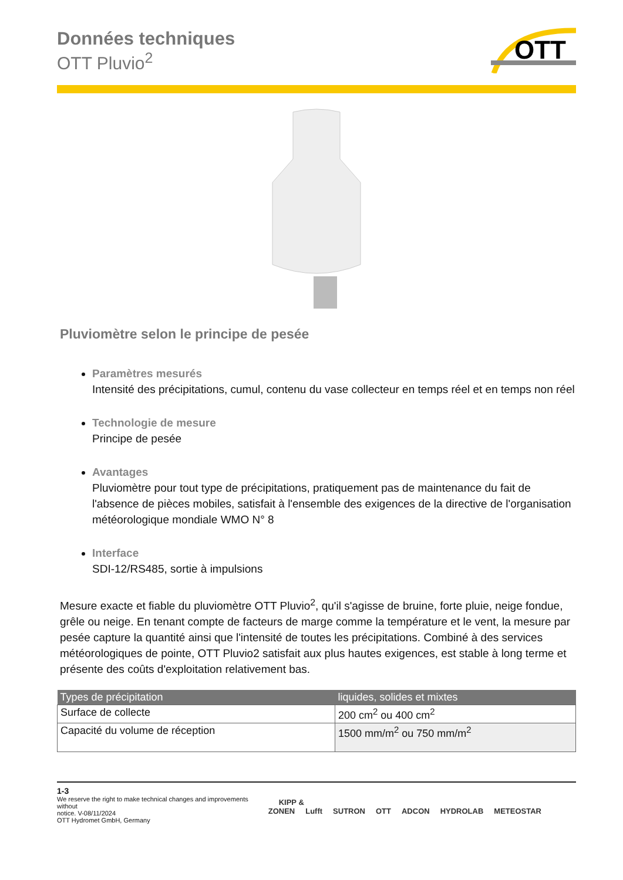OTT
Données techniques
OTT Pluvio<sup>2</sup>
Pluviomètre selon le principe de pesée
Paramètres mesurés
Intensité des précipitations, cumul, contenu du vase collecteur en temps réel et en temps non réel
Technologie de mesure
Principe de pesée
Avantages
Pluviomètre pour tout type de précipitations, pratiquement pas de maintenance du fait de l'absence de pièces mobiles, satisfait à l'ensemble des exigences de la directive de l'organisation météorologique mondiale WMO N° 8
Interface
SDI-12/RS485, sortie à impulsions
Mesure exacte et fiable du pluviomètre OTT Pluvio<sup>2</sup>, qu'il s'agisse de bruine, forte pluie, neige fondue, grêle ou neige. En tenant compte de facteurs de marge comme la température et le vent, la mesure par pesée capture la quantité ainsi que l'intensité de toutes les précipitations. Combiné à des services météorologiques de pointe, OTT Pluvio2 satisfait aux plus hautes exigences, est stable à long terme et présente des coûts d'exploitation relativement bas.
| Types de précipitation | liquides, solides et mixtes |
| --- | --- |
| Surface de collecte | 200 cm<sup>2</sup> ou 400 cm<sup>2</sup> |
| Capacité du volume de réception | 1500 mm/m<sup>2</sup> ou 750 mm/m<sup>2</sup> |
1-3
We reserve the right to make technical changes and improvements without
notice. V-08/11/2024
OTT Hydromet GmbH, Germany
KIPP & ZONEN Lufft SUTRON OTT ADCON HYDROLAB METEOSTAR